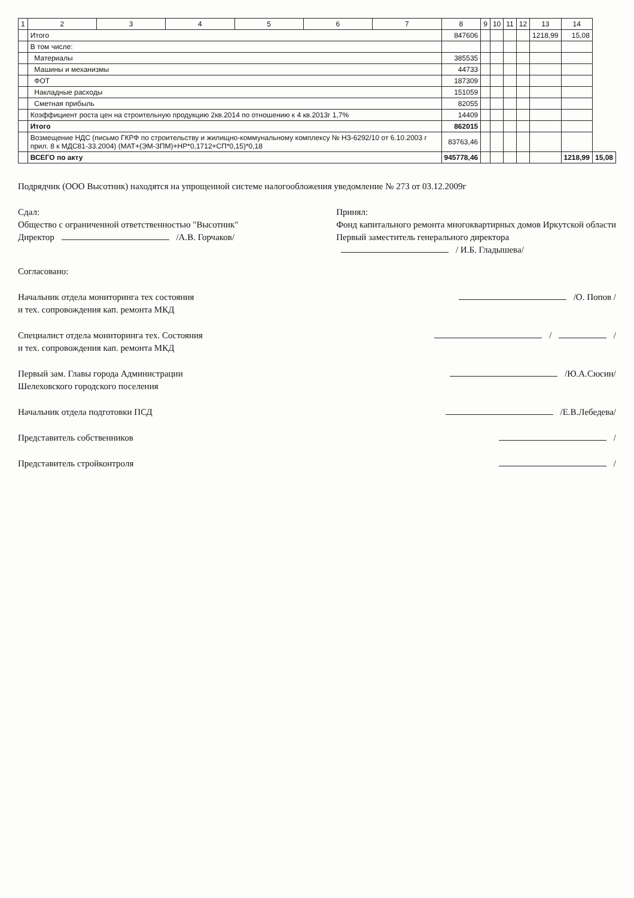| 1 | 2 | 3 | 4 | 5 | 6 | 7 | 8 | 9 | 10 | 11 | 12 | 13 | 14 | |
| --- | --- | --- | --- | --- | --- | --- | --- | --- | --- | --- | --- | --- | --- | --- |
| | Итого | | | | | | 847606 | | | | | 1218,99 | 15,08 | |
| | В том числе: | | | | | | | | | | | | | |
| | Материалы | | | | | | 385535 | | | | | | | |
| | Машины и механизмы | | | | | | 44733 | | | | | | | |
| | ФОТ | | | | | | 187309 | | | | | | | |
| | Накладные расходы | | | | | | 151059 | | | | | | | |
| | Сметная прибыль | | | | | | 82055 | | | | | | | |
| | Коэффициент роста цен на строительную продукцию 2кв.2014 по отношению к 4 кв.2013г 1,7% | | | | | | 14409 | | | | | | | |
| | Итого | | | | | | 862015 | | | | | | | |
| | Возмещение НДС (письмо ГКРФ по строительству и жилищно-коммунальному комплексу № НЗ-6292/10 от 6.10.2003 г прил. 8 к МДС81-33.2004) (МАТ+(ЭМ-ЗПМ)+НР*0,1712+СП*0,15)*0,18 | | | | | | 83763,46 | | | | | | | |
| | ВСЕГО по акту | | | | | | 945778,46 | | | | | | 1218,99 | 15,08 |
Подрядчик (ООО Высотник) находятся на упрощенной системе налогообложения уведомление № 273 от 03.12.2009г
Сдал:
Общество с ограниченной ответственностью "Высотник"
Директор /А.В. Горчаков/
Принял:
Фонд капитального ремонта многоквартирных домов Иркутской области
Первый заместитель генерального директора
/ И.Б. Гладышева/
Согласовано:
Начальник отдела мониторинга тех состояния
и тех. сопровождения кап. ремонта МКД
/О. Попов /
Специалист отдела мониторинга тех. Состояния
и тех. сопровождения кап. ремонта МКД
/ /
Первый зам. Главы города Администрации
Шелеховского городского поселения
/Ю.А.Сюсин/
Начальник отдела подготовки ПСД
/Е.В.Лебедева/
Представитель собственников /
Представитель стройконтроля /